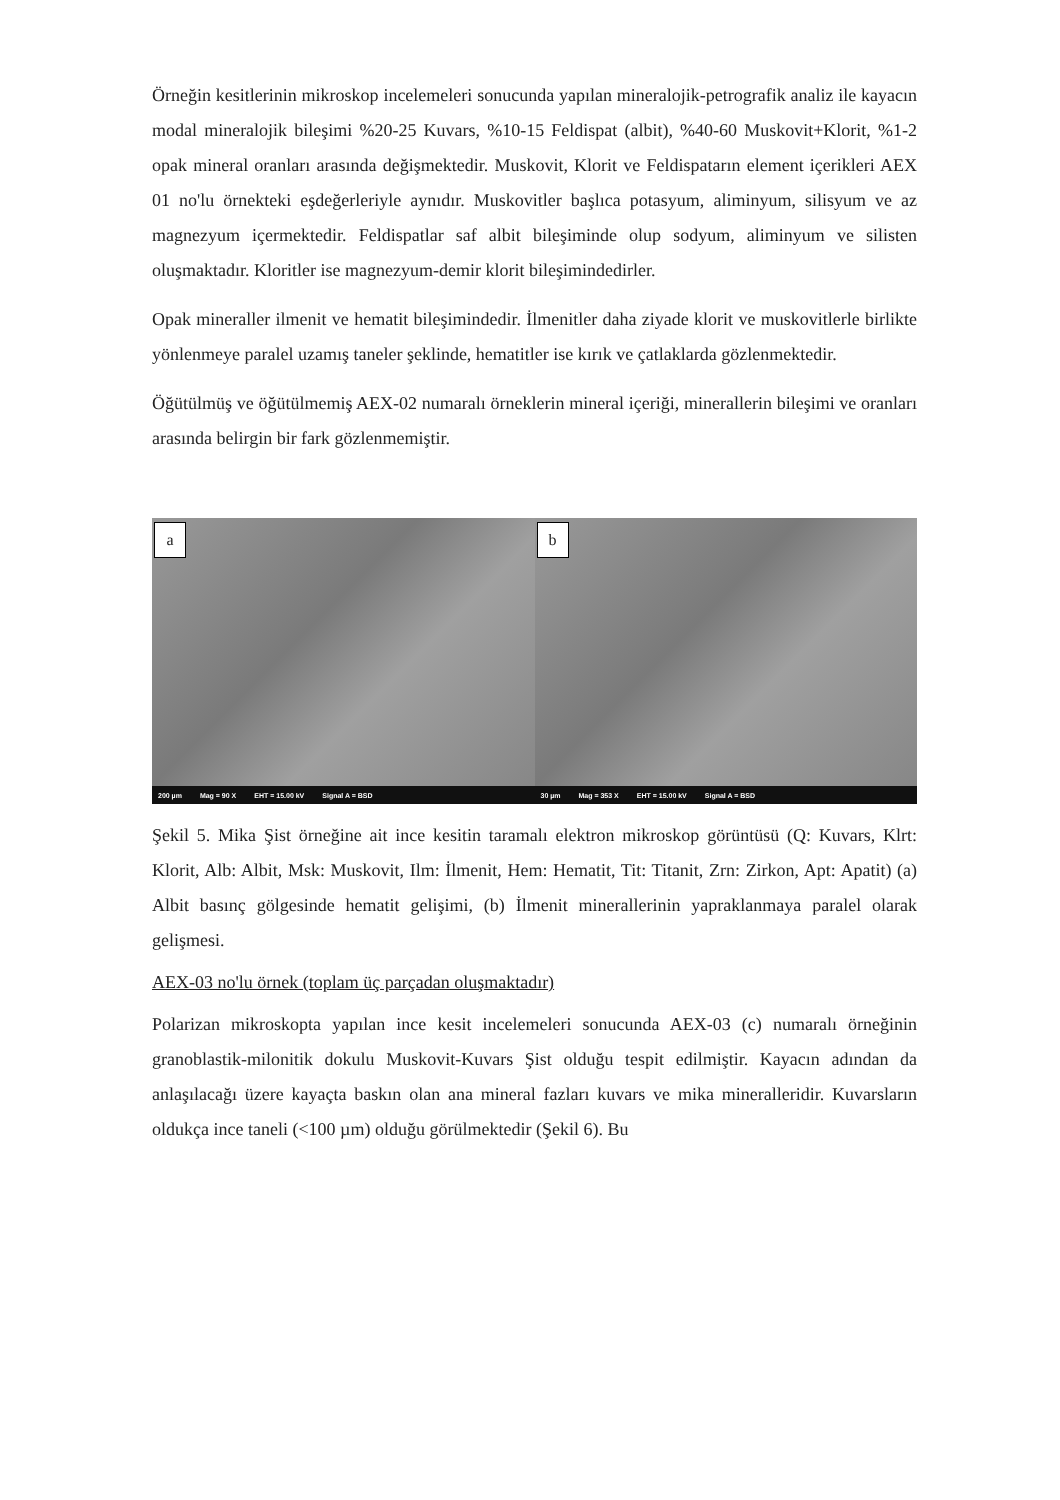Örneğin kesitlerinin mikroskop incelemeleri sonucunda yapılan mineralojik-petrografik analiz ile kayacın modal mineralojik bileşimi %20-25 Kuvars, %10-15 Feldispat (albit), %40-60 Muskovit+Klorit, %1-2 opak mineral oranları arasında değişmektedir. Muskovit, Klorit ve Feldispatarın element içerikleri AEX 01 no'lu örnekteki eşdeğerleriyle aynıdır. Muskovitler başlıca potasyum, aliminyum, silisyum ve az magnezyum içermektedir. Feldispatlar saf albit bileşiminde olup sodyum, aliminyum ve silisten oluşmaktadır. Kloritler ise magnezyum-demir klorit bileşimindedirler.
Opak mineraller ilmenit ve hematit bileşimindedir. İlmenitler daha ziyade klorit ve muskovitlerle birlikte yönlenmeye paralel uzamış taneler şeklinde, hematitler ise kırık ve çatlaklarda gözlenmektedir.
Öğütülmüş ve öğütülmemiş AEX-02 numaralı örneklerin mineral içeriği, minerallerin bileşimi ve oranları arasında belirgin bir fark gözlenmemiştir.
a
200 µm Mag = 90 X EHT = 15.00 kV Signal A = BSD
b
30 µm Mag = 353 X EHT = 15.00 kV Signal A = BSD
Şekil 5. Mika Şist örneğine ait ince kesitin taramalı elektron mikroskop görüntüsü (Q: Kuvars, Klrt: Klorit, Alb: Albit, Msk: Muskovit, Ilm: İlmenit, Hem: Hematit, Tit: Titanit, Zrn: Zirkon, Apt: Apatit) (a) Albit basınç gölgesinde hematit gelişimi, (b) İlmenit minerallerinin yapraklanmaya paralel olarak gelişmesi.
AEX-03 no'lu örnek (toplam üç parçadan oluşmaktadır)
Polarizan mikroskopta yapılan ince kesit incelemeleri sonucunda AEX-03 (c) numaralı örneğinin granoblastik-milonitik dokulu Muskovit-Kuvars Şist olduğu tespit edilmiştir. Kayacın adından da anlaşılacağı üzere kayaçta baskın olan ana mineral fazları kuvars ve mika mineralleridir. Kuvarsların oldukça ince taneli (<100 µm) olduğu görülmektedir (Şekil 6). Bu